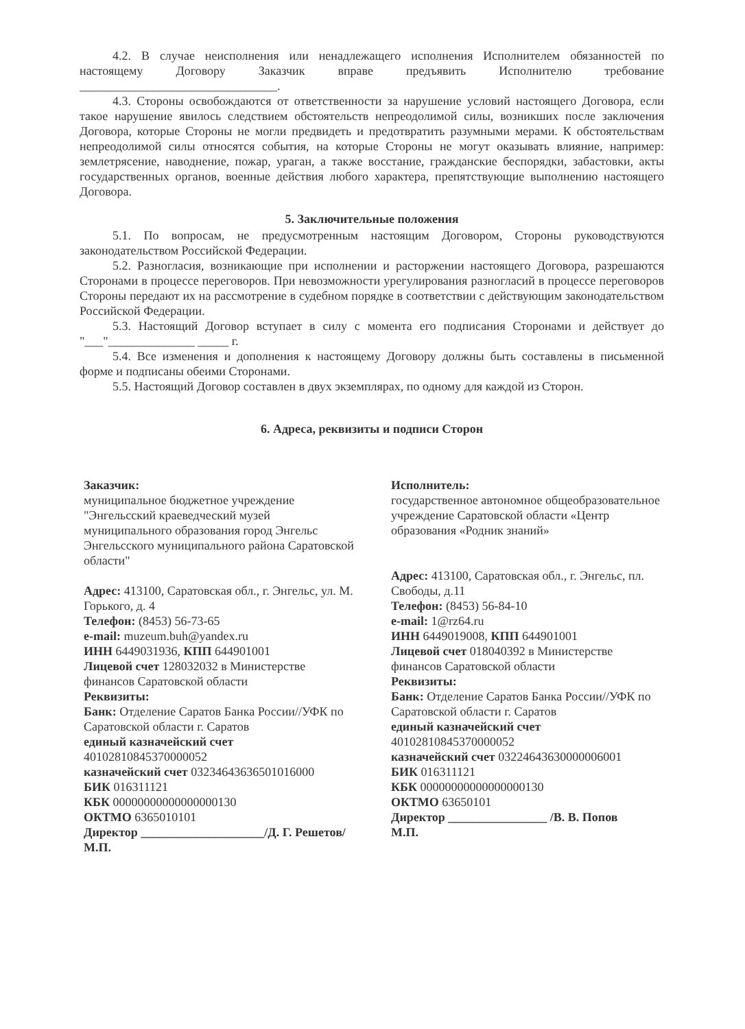4.2. В случае неисполнения или ненадлежащего исполнения Исполнителем обязанностей по настоящему Договору Заказчик вправе предъявить Исполнителю требование ________________________________.
4.3. Стороны освобождаются от ответственности за нарушение условий настоящего Договора, если такое нарушение явилось следствием обстоятельств непреодолимой силы, возникших после заключения Договора, которые Стороны не могли предвидеть и предотвратить разумными мерами. К обстоятельствам непреодолимой силы относятся события, на которые Стороны не могут оказывать влияние, например: землетрясение, наводнение, пожар, ураган, а также восстание, гражданские беспорядки, забастовки, акты государственных органов, военные действия любого характера, препятствующие выполнению настоящего Договора.
5. Заключительные положения
5.1. По вопросам, не предусмотренным настоящим Договором, Стороны руководствуются законодательством Российской Федерации.
5.2. Разногласия, возникающие при исполнении и расторжении настоящего Договора, разрешаются Сторонами в процессе переговоров. При невозможности урегулирования разногласий в процессе переговоров Стороны передают их на рассмотрение в судебном порядке в соответствии с действующим законодательством Российской Федерации.
5.3. Настоящий Договор вступает в силу с момента его подписания Сторонами и действует до "___"______________ _____ г.
5.4. Все изменения и дополнения к настоящему Договору должны быть составлены в письменной форме и подписаны обеими Сторонами.
5.5. Настоящий Договор составлен в двух экземплярах, по одному для каждой из Сторон.
6. Адреса, реквизиты и подписи Сторон
Заказчик:
муниципальное бюджетное учреждение "Энгельсский краеведческий музей муниципального образования город Энгельс Энгельсского муниципального района Саратовской области"
Адрес: 413100, Саратовская обл., г. Энгельс, ул. М. Горького, д. 4
Телефон: (8453) 56-73-65
e-mail: muzeum.buh@yandex.ru
ИНН 6449031936, КПП 644901001
Лицевой счет 128032032 в Министерстве финансов Саратовской области
Реквизиты:
Банк: Отделение Саратов Банка России//УФК по Саратовской области г. Саратов
единый казначейский счет 40102810845370000052
казначейский счет 03234643636501016000
БИК 016311121
КБК 00000000000000000130
ОКТМО 6365010101
Директор ____________________/Д. Г. Решетов/
М.П.
Исполнитель:
государственное автономное общеобразовательное учреждение Саратовской области «Центр образования «Родник знаний»
Адрес: 413100, Саратовская обл., г. Энгельс, пл. Свободы, д.11
Телефон: (8453) 56-84-10
e-mail: 1@rz64.ru
ИНН 6449019008, КПП 644901001
Лицевой счет 018040392 в Министерстве финансов Саратовской области
Реквизиты:
Банк: Отделение Саратов Банка России//УФК по Саратовской области г. Саратов
единый казначейский счет 40102810845370000052
казначейский счет 03224643630000006001
БИК 016311121
КБК 00000000000000000130
ОКТМО 63650101
Директор ________________ /В. В. Попов
М.П.